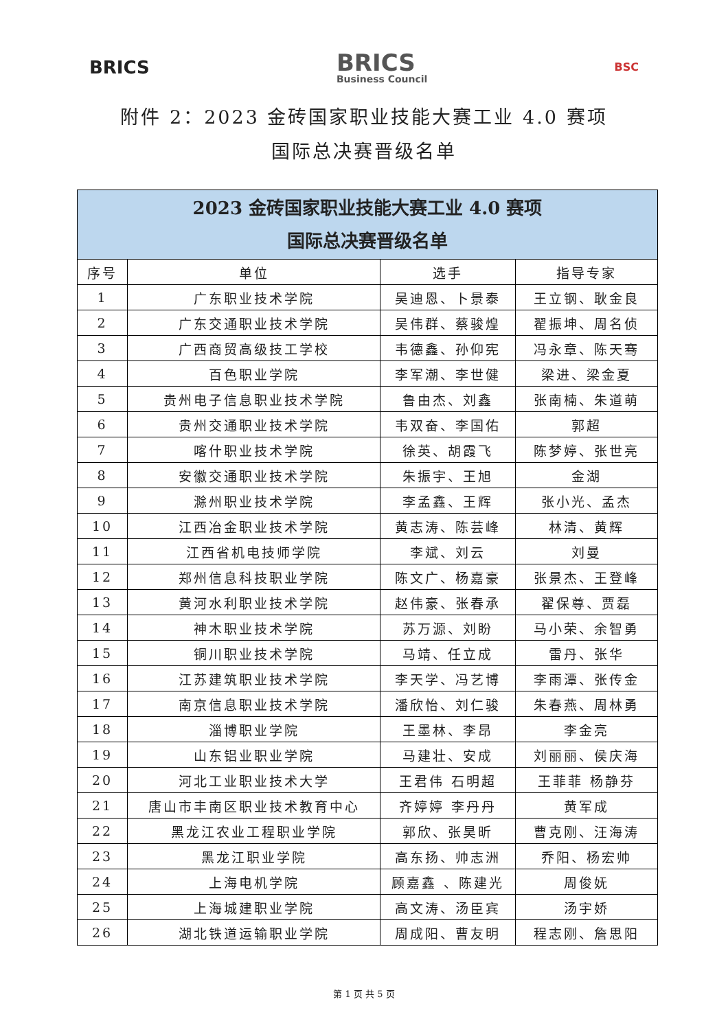BRICS
BRICS
Business Council
BSC
附件 2：2023 金砖国家职业技能大赛工业 4.0 赛项
国际总决赛晋级名单
| 2023 金砖国家职业技能大赛工业 4.0 赛项 国际总决赛晋级名单 | | | |
| --- | --- | --- | --- |
| 序号 | 单位 | 选手 | 指导专家 |
| 1 | 广东职业技术学院 | 吴迪恩、卜景泰 | 王立钢、耿金良 |
| 2 | 广东交通职业技术学院 | 吴伟群、蔡骏煌 | 翟振坤、周名侦 |
| 3 | 广西商贸高级技工学校 | 韦德鑫、孙仰宪 | 冯永章、陈天骞 |
| 4 | 百色职业学院 | 李军潮、李世健 | 梁进、梁金夏 |
| 5 | 贵州电子信息职业技术学院 | 鲁由杰、刘鑫 | 张南楠、朱道萌 |
| 6 | 贵州交通职业技术学院 | 韦双奋、李国佑 | 郭超 |
| 7 | 喀什职业技术学院 | 徐英、胡霞飞 | 陈梦婷、张世亮 |
| 8 | 安徽交通职业技术学院 | 朱振宇、王旭 | 金湖 |
| 9 | 滁州职业技术学院 | 李孟鑫、王辉 | 张小光、孟杰 |
| 10 | 江西冶金职业技术学院 | 黄志涛、陈芸峰 | 林清、黄辉 |
| 11 | 江西省机电技师学院 | 李斌、刘云 | 刘曼 |
| 12 | 郑州信息科技职业学院 | 陈文广、杨嘉豪 | 张景杰、王登峰 |
| 13 | 黄河水利职业技术学院 | 赵伟豪、张春承 | 翟保尊、贾磊 |
| 14 | 神木职业技术学院 | 苏万源、刘盼 | 马小荣、余智勇 |
| 15 | 铜川职业技术学院 | 马靖、任立成 | 雷丹、张华 |
| 16 | 江苏建筑职业技术学院 | 李天学、冯艺博 | 李雨潭、张传金 |
| 17 | 南京信息职业技术学院 | 潘欣怡、刘仁骏 | 朱春燕、周林勇 |
| 18 | 淄博职业学院 | 王墨林、李昂 | 李金亮 |
| 19 | 山东铝业职业学院 | 马建壮、安成 | 刘丽丽、侯庆海 |
| 20 | 河北工业职业技术大学 | 王君伟 石明超 | 王菲菲 杨静芬 |
| 21 | 唐山市丰南区职业技术教育中心 | 齐婷婷 李丹丹 | 黄军成 |
| 22 | 黑龙江农业工程职业学院 | 郭欣、张昊昕 | 曹克刚、汪海涛 |
| 23 | 黑龙江职业学院 | 高东扬、帅志洲 | 乔阳、杨宏帅 |
| 24 | 上海电机学院 | 顾嘉鑫 、陈建光 | 周俊妩 |
| 25 | 上海城建职业学院 | 高文涛、汤臣宾 | 汤宇娇 |
| 26 | 湖北铁道运输职业学院 | 周成阳、曹友明 | 程志刚、詹思阳 |
第 1 页 共 5 页